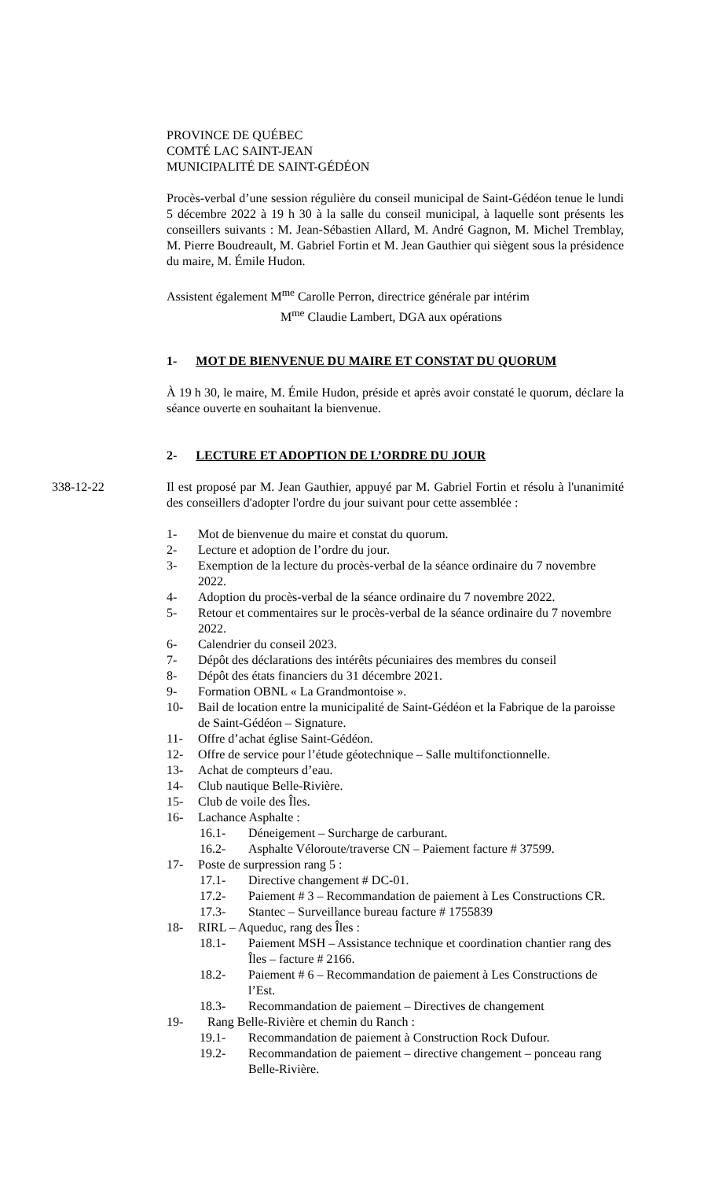PROVINCE DE QUÉBEC
COMTÉ LAC SAINT-JEAN
MUNICIPALITÉ DE SAINT-GÉDÉON
Procès-verbal d’une session régulière du conseil municipal de Saint-Gédéon tenue le lundi 5 décembre 2022 à 19 h 30 à la salle du conseil municipal, à laquelle sont présents les conseillers suivants : M. Jean-Sébastien Allard, M. André Gagnon, M. Michel Tremblay, M. Pierre Boudreault, M. Gabriel Fortin et M. Jean Gauthier qui siègent sous la présidence du maire, M. Émile Hudon.
Assistent également M<sup>me</sup> Carolle Perron, directrice générale par intérim
M<sup>me</sup> Claudie Lambert, DGA aux opérations
1- MOT DE BIENVENUE DU MAIRE ET CONSTAT DU QUORUM
À 19 h 30, le maire, M. Émile Hudon, préside et après avoir constaté le quorum, déclare la séance ouverte en souhaitant la bienvenue.
2- LECTURE ET ADOPTION DE L’ORDRE DU JOUR
338-12-22
Il est proposé par M. Jean Gauthier, appuyé par M. Gabriel Fortin et résolu à l'unanimité des conseillers d'adopter l'ordre du jour suivant pour cette assemblée :
1- Mot de bienvenue du maire et constat du quorum.
2- Lecture et adoption de l’ordre du jour.
3- Exemption de la lecture du procès-verbal de la séance ordinaire du 7 novembre 2022.
4- Adoption du procès-verbal de la séance ordinaire du 7 novembre 2022.
5- Retour et commentaires sur le procès-verbal de la séance ordinaire du 7 novembre 2022.
6- Calendrier du conseil 2023.
7- Dépôt des déclarations des intérêts pécuniaires des membres du conseil
8- Dépôt des états financiers du 31 décembre 2021.
9- Formation OBNL « La Grandmontoise ».
10- Bail de location entre la municipalité de Saint-Gédéon et la Fabrique de la paroisse de Saint-Gédéon – Signature.
11- Offre d’achat église Saint-Gédéon.
12- Offre de service pour l’étude géotechnique – Salle multifonctionnelle.
13- Achat de compteurs d’eau.
14- Club nautique Belle-Rivière.
15- Club de voile des Îles.
16- Lachance Asphalte :
16.1- Déneigement – Surcharge de carburant.
16.2- Asphalte Véloroute/traverse CN – Paiement facture # 37599.
17- Poste de surpression rang 5 :
17.1- Directive changement # DC-01.
17.2- Paiement # 3 – Recommandation de paiement à Les Constructions CR.
17.3- Stantec – Surveillance bureau facture # 1755839
18- RIRL – Aqueduc, rang des Îles :
18.1- Paiement MSH – Assistance technique et coordination chantier rang des Îles – facture # 2166.
18.2- Paiement # 6 – Recommandation de paiement à Les Constructions de l’Est.
18.3- Recommandation de paiement – Directives de changement
19- Rang Belle-Rivière et chemin du Ranch :
19.1- Recommandation de paiement à Construction Rock Dufour.
19.2- Recommandation de paiement – directive changement – ponceau rang Belle-Rivière.